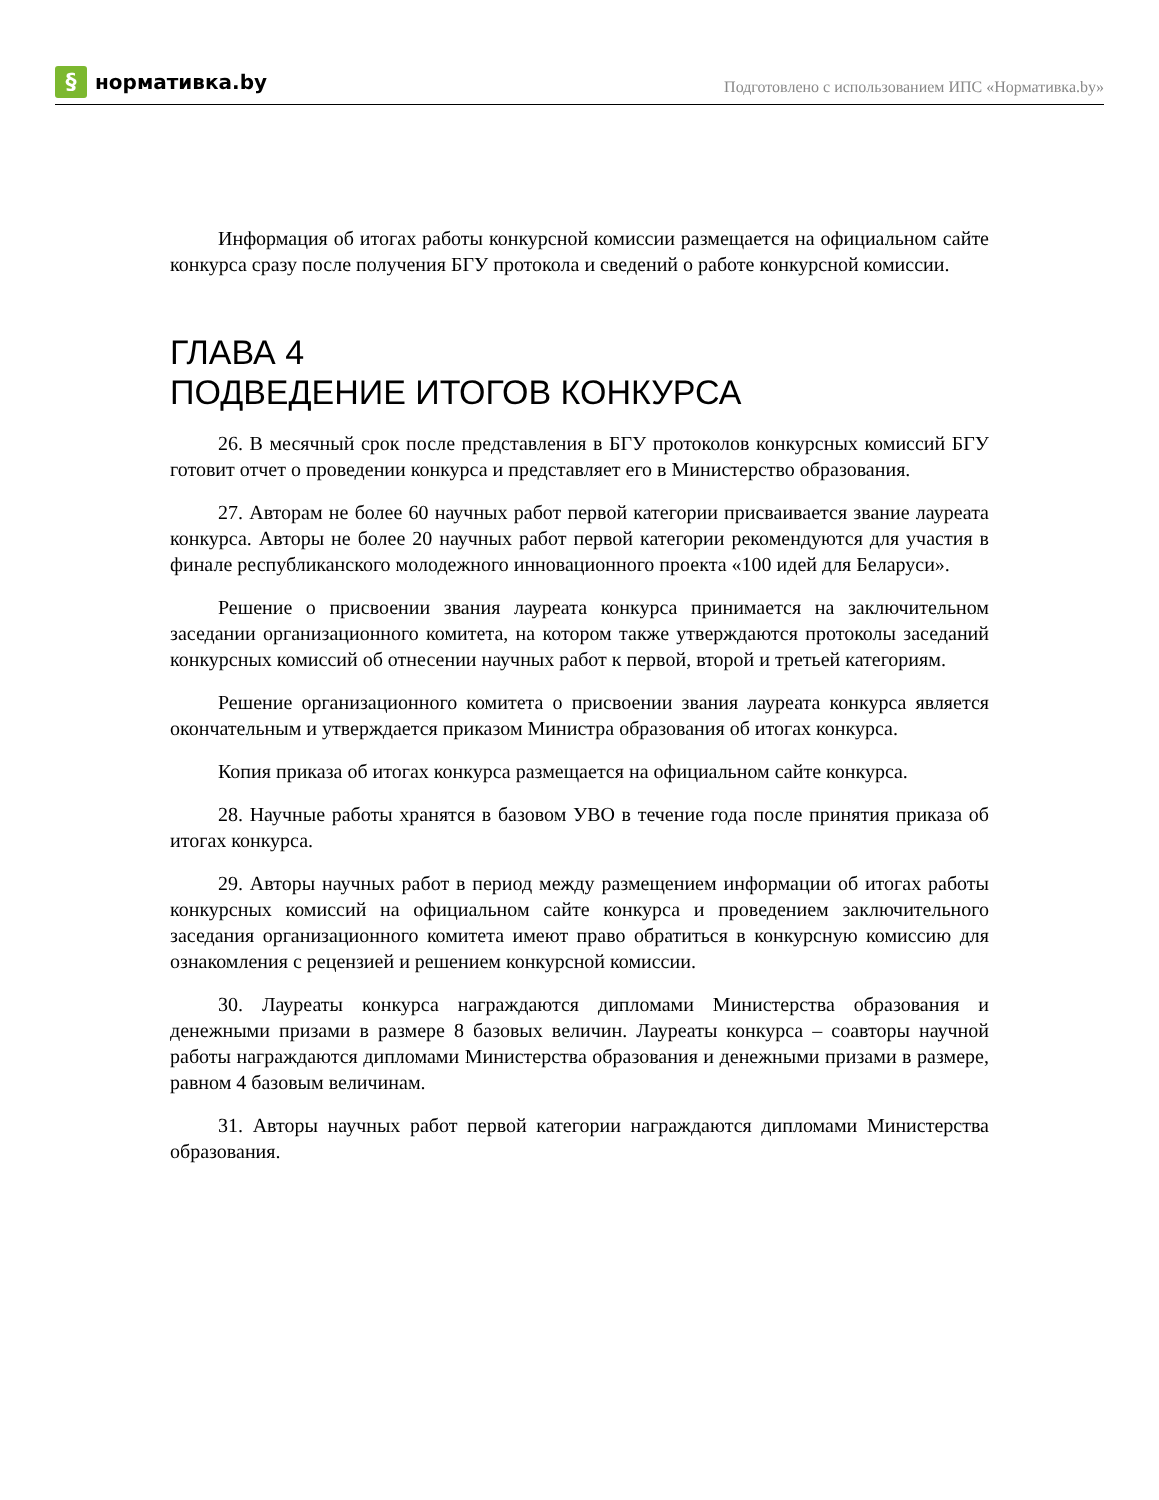§ нормативка.by
Подготовлено с использованием ИПС «Нормативка.by»
Информация об итогах работы конкурсной комиссии размещается на официальном сайте конкурса сразу после получения БГУ протокола и сведений о работе конкурсной комиссии.
ГЛАВА 4
ПОДВЕДЕНИЕ ИТОГОВ КОНКУРСА
26. В месячный срок после представления в БГУ протоколов конкурсных комиссий БГУ готовит отчет о проведении конкурса и представляет его в Министерство образования.
27. Авторам не более 60 научных работ первой категории присваивается звание лауреата конкурса. Авторы не более 20 научных работ первой категории рекомендуются для участия в финале республиканского молодежного инновационного проекта «100 идей для Беларуси».
Решение о присвоении звания лауреата конкурса принимается на заключительном заседании организационного комитета, на котором также утверждаются протоколы заседаний конкурсных комиссий об отнесении научных работ к первой, второй и третьей категориям.
Решение организационного комитета о присвоении звания лауреата конкурса является окончательным и утверждается приказом Министра образования об итогах конкурса.
Копия приказа об итогах конкурса размещается на официальном сайте конкурса.
28. Научные работы хранятся в базовом УВО в течение года после принятия приказа об итогах конкурса.
29. Авторы научных работ в период между размещением информации об итогах работы конкурсных комиссий на официальном сайте конкурса и проведением заключительного заседания организационного комитета имеют право обратиться в конкурсную комиссию для ознакомления с рецензией и решением конкурсной комиссии.
30. Лауреаты конкурса награждаются дипломами Министерства образования и денежными призами в размере 8 базовых величин. Лауреаты конкурса – соавторы научной работы награждаются дипломами Министерства образования и денежными призами в размере, равном 4 базовым величинам.
31. Авторы научных работ первой категории награждаются дипломами Министерства образования.